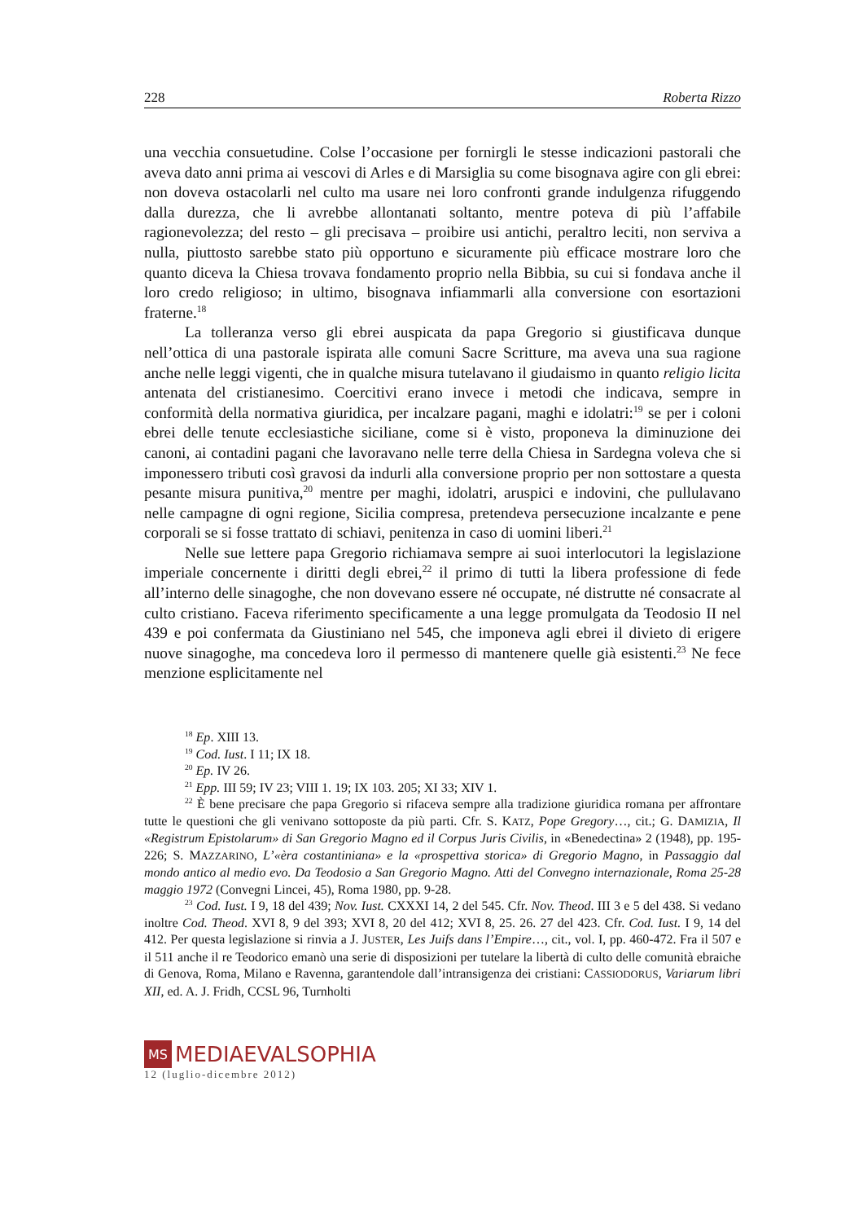228 Roberta Rizzo
una vecchia consuetudine. Colse l’occasione per fornirgli le stesse indicazioni pastorali che aveva dato anni prima ai vescovi di Arles e di Marsiglia su come bisognava agire con gli ebrei: non doveva ostacolarli nel culto ma usare nei loro confronti grande indulgenza rifuggendo dalla durezza, che li avrebbe allontanati soltanto, mentre poteva di più l’affabile ragionevolezza; del resto – gli precisava – proibire usi antichi, peraltro leciti, non serviva a nulla, piuttosto sarebbe stato più opportuno e sicuramente più efficace mostrare loro che quanto diceva la Chiesa trovava fondamento proprio nella Bibbia, su cui si fondava anche il loro credo religioso; in ultimo, bisognava infiammarli alla conversione con esortazioni fraterne.<sup>18</sup>
La tolleranza verso gli ebrei auspicata da papa Gregorio si giustificava dunque nell’ottica di una pastorale ispirata alle comuni Sacre Scritture, ma aveva una sua ragione anche nelle leggi vigenti, che in qualche misura tutelavano il giudaismo in quanto religio licita antenata del cristianesimo. Coercitivi erano invece i metodi che indicava, sempre in conformità della normativa giuridica, per incalzare pagani, maghi e idolatri:<sup>19</sup> se per i coloni ebrei delle tenute ecclesiastiche siciliane, come si è visto, proponeva la diminuzione dei canoni, ai contadini pagani che lavoravano nelle terre della Chiesa in Sardegna voleva che si imponessero tributi così gravosi da indurli alla conversione proprio per non sottostare a questa pesante misura punitiva,<sup>20</sup> mentre per maghi, idolatri, aruspici e indovini, che pullulavano nelle campagne di ogni regione, Sicilia compresa, pretendeva persecuzione incalzante e pene corporali se si fosse trattato di schiavi, penitenza in caso di uomini liberi.<sup>21</sup>
Nelle sue lettere papa Gregorio richiamava sempre ai suoi interlocutori la legislazione imperiale concernente i diritti degli ebrei,<sup>22</sup> il primo di tutti la libera professione di fede all’interno delle sinagoghe, che non dovevano essere né occupate, né distrutte né consacrate al culto cristiano. Faceva riferimento specificamente a una legge promulgata da Teodosio II nel 439 e poi confermata da Giustiniano nel 545, che imponeva agli ebrei il divieto di erigere nuove sinagoghe, ma concedeva loro il permesso di mantenere quelle già esistenti.<sup>23</sup> Ne fece menzione esplicitamente nel
<sup>18</sup> Ep. XIII 13.
<sup>19</sup> Cod. Iust. I 11; IX 18.
<sup>20</sup> Ep. IV 26.
<sup>21</sup> Epp. III 59; IV 23; VIII 1. 19; IX 103. 205; XI 33; XIV 1.
<sup>22</sup> È bene precisare che papa Gregorio si rifaceva sempre alla tradizione giuridica romana per affrontare tutte le questioni che gli venivano sottoposte da più parti. Cfr. S. KATZ, Pope Gregory…, cit.; G. DAMIZIA, Il «Registrum Epistolarum» di San Gregorio Magno ed il Corpus Juris Civilis, in «Benedectina» 2 (1948), pp. 195-226; S. MAZZARINO, L’«èra costantiniana» e la «prospettiva storica» di Gregorio Magno, in Passaggio dal mondo antico al medio evo. Da Teodosio a San Gregorio Magno. Atti del Convegno internazionale, Roma 25-28 maggio 1972 (Convegni Lincei, 45), Roma 1980, pp. 9-28.
<sup>23</sup> Cod. Iust. I 9, 18 del 439; Nov. Iust. CXXXI 14, 2 del 545. Cfr. Nov. Theod. III 3 e 5 del 438. Si vedano inoltre Cod. Theod. XVI 8, 9 del 393; XVI 8, 20 del 412; XVI 8, 25. 26. 27 del 423. Cfr. Cod. Iust. I 9, 14 del 412. Per questa legislazione si rinvia a J. JUSTER, Les Juifs dans l’Empire…, cit., vol. I, pp. 460-472. Fra il 507 e il 511 anche il re Teodorico emanò una serie di disposizioni per tutelare la libertà di culto delle comunità ebraiche di Genova, Roma, Milano e Ravenna, garantendole dall’intransigenza dei cristiani: CASSIODORUS, Variarum libri XII, ed. A. J. Fridh, CCSL 96, Turnholti
MS MEDIAEVALSOPHIA
12 (luglio-dicembre 2012)